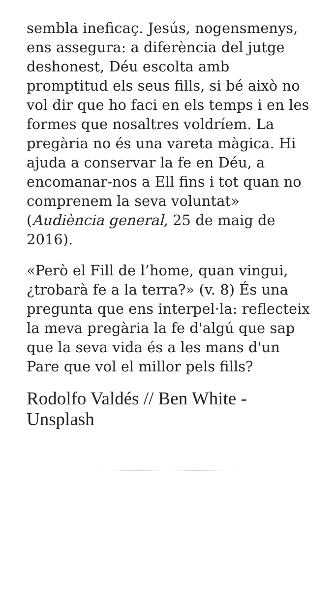sembla ineficaç. Jesús, nogensmenys, ens assegura: a diferència del jutge deshonest, Déu escolta amb promptitud els seus fills, si bé això no vol dir que ho faci en els temps i en les formes que nosaltres voldríem. La pregària no és una vareta màgica. Hi ajuda a conservar la fe en Déu, a encomanar-nos a Ell fins i tot quan no comprenem la seva voluntat» (Audiència general, 25 de maig de 2016).
«Però el Fill de l’home, quan vingui, ¿trobarà fe a la terra?» (v. 8) És una pregunta que ens interpel·la: reflecteix la meva pregària la fe d'algú que sap que la seva vida és a les mans d'un Pare que vol el millor pels fills?
Rodolfo Valdés // Ben White - Unsplash